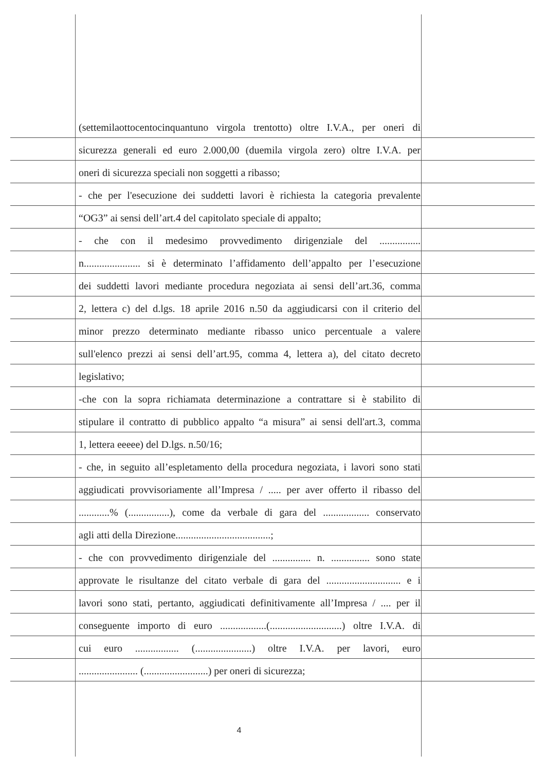(settemilaottocentocinquantuno virgola trentotto) oltre I.V.A., per oneri di
sicurezza generali ed euro 2.000,00 (duemila virgola zero) oltre I.V.A. per
oneri di sicurezza speciali non soggetti a ribasso;
- che per l'esecuzione dei suddetti lavori è richiesta la categoria prevalente
“OG3” ai sensi dell’art.4 del capitolato speciale di appalto;
- che con il medesimo provvedimento dirigenziale del ................
n...................... si è determinato l’affidamento dell’appalto per l’esecuzione
dei suddetti lavori mediante procedura negoziata ai sensi dell’art.36, comma
2, lettera c) del d.lgs. 18 aprile 2016 n.50 da aggiudicarsi con il criterio del
minor prezzo determinato mediante ribasso unico percentuale a valere
sull'elenco prezzi ai sensi dell’art.95, comma 4, lettera a), del citato decreto
legislativo;
-che con la sopra richiamata determinazione a contrattare si è stabilito di
stipulare il contratto di pubblico appalto “a misura” ai sensi dell'art.3, comma
1, lettera eeeee) del D.lgs. n.50/16;
- che, in seguito all’espletamento della procedura negoziata, i lavori sono stati
aggiudicati provvisoriamente all’Impresa / ..... per aver offerto il ribasso del
............% (................), come da verbale di gara del .................. conservato
agli atti della Direzione.....................................;
- che con provvedimento dirigenziale del ............... n. ............... sono state
approvate le risultanze del citato verbale di gara del ............................. e i
lavori sono stati, pertanto, aggiudicati definitivamente all’Impresa / .... per il
conseguente importo di euro ..................(............................) oltre I.V.A. di
cui euro ................. (......................) oltre I.V.A. per lavori, euro
....................... (.........................) per oneri di sicurezza;
4